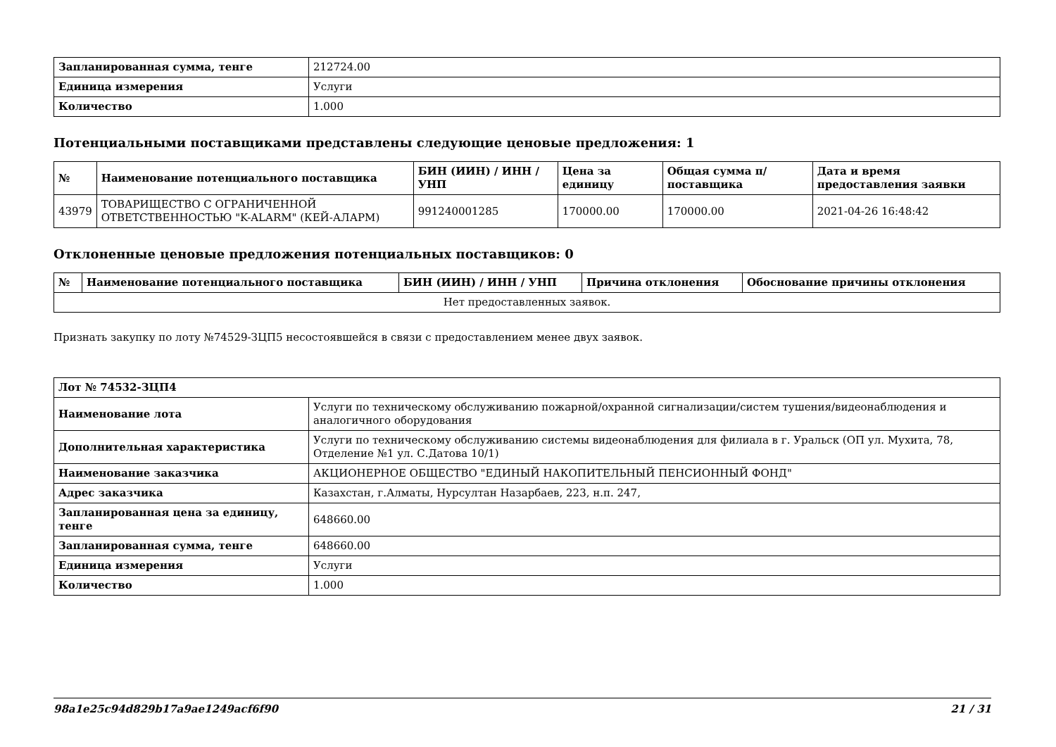| Запланированная сумма, тенге | 212724.00 |
| Единица измерения | Услуги |
| Количество | 1.000 |
Потенциальными поставщиками представлены следующие ценовые предложения: 1
| № | Наименование потенциального поставщика | БИН (ИИН) / ИНН / УНП | Цена за единицу | Общая сумма п/поставщика | Дата и время предоставления заявки |
| --- | --- | --- | --- | --- | --- |
| 43979 | ТОВАРИЩЕСТВО С ОГРАНИЧЕННОЙ ОТВЕТСТВЕННОСТЬЮ "K-ALARM" (КЕЙ-АЛАРМ) | 991240001285 | 170000.00 | 170000.00 | 2021-04-26 16:48:42 |
Отклоненные ценовые предложения потенциальных поставщиков: 0
| № | Наименование потенциального поставщика | БИН (ИИН) / ИНН / УНП | Причина отклонения | Обоснование причины отклонения |
| --- | --- | --- | --- | --- |
| Нет предоставленных заявок. | | | | |
Признать закупку по лоту №74529-ЗЦП5 несостоявшейся в связи с предоставлением менее двух заявок.
| Лот № 74532-ЗЦП4 | |
| Наименование лота | Услуги по техническому обслуживанию пожарной/охранной сигнализации/систем тушения/видеонаблюдения и аналогичного оборудования |
| Дополнительная характеристика | Услуги по техническому обслуживанию системы видеонаблюдения для филиала в г. Уральск (ОП ул. Мухита, 78, Отделение №1 ул. С.Датова 10/1) |
| Наименование заказчика | АКЦИОНЕРНОЕ ОБЩЕСТВО "ЕДИНЫЙ НАКОПИТЕЛЬНЫЙ ПЕНСИОННЫЙ ФОНД" |
| Адрес заказчика | Казахстан, г.Алматы, Нурсултан Назарбаев, 223, н.п. 247, |
| Запланированная цена за единицу, тенге | 648660.00 |
| Запланированная сумма, тенге | 648660.00 |
| Единица измерения | Услуги |
| Количество | 1.000 |
98a1e25c94d829b17a9ae1249acf6f90 21 / 31